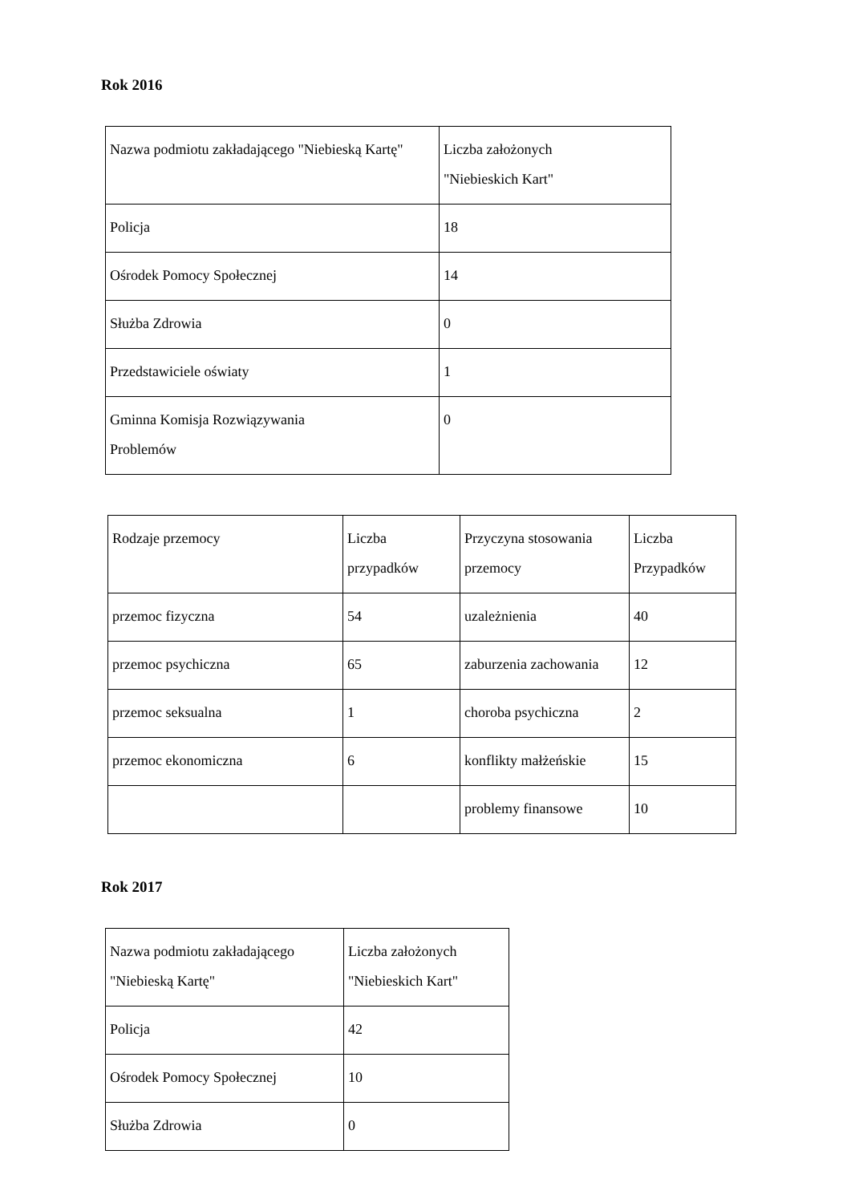Rok 2016
| Nazwa podmiotu zakładającego "Niebieską Kartę" | Liczba założonych "Niebieskich Kart" |
| Policja | 18 |
| Ośrodek Pomocy Społecznej | 14 |
| Służba Zdrowia | 0 |
| Przedstawiciele oświaty | 1 |
| Gminna Komisja Rozwiązywania Problemów | 0 |
| Rodzaje przemocy | Liczba przypadków | Przyczyna stosowania przemocy | Liczba Przypadków |
| przemoc fizyczna | 54 | uzależnienia | 40 |
| przemoc psychiczna | 65 | zaburzenia zachowania | 12 |
| przemoc seksualna | 1 | choroba psychiczna | 2 |
| przemoc ekonomiczna | 6 | konflikty małżeńskie | 15 |
| | | problemy finansowe | 10 |
Rok 2017
| Nazwa podmiotu zakładającego "Niebieską Kartę" | Liczba założonych "Niebieskich Kart" |
| Policja | 42 |
| Ośrodek Pomocy Społecznej | 10 |
| Służba Zdrowia | 0 |